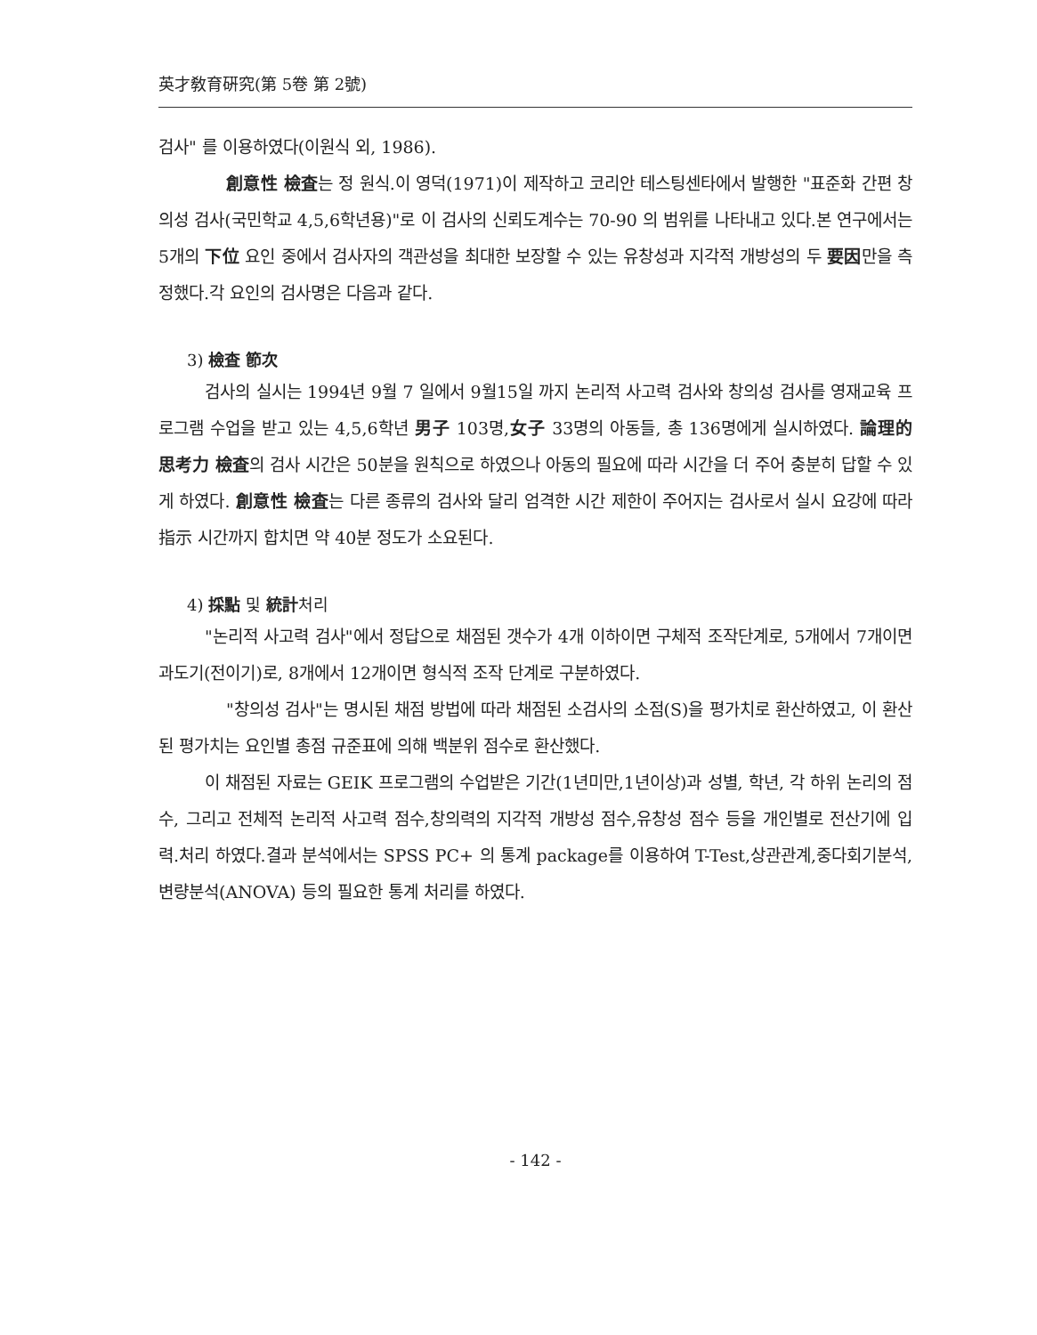英才敎育硏究(第 5卷 第 2號)
검사" 를 이용하였다(이원식 외, 1986).
創意性 檢査는 정 원식.이 영덕(1971)이 제작하고 코리안 테스팅센타에서 발행한 "표준화 간편 창의성 검사(국민학교 4,5,6학년용)"로 이 검사의 신뢰도계수는 70-90 의 범위를 나타내고 있다.본 연구에서는 5개의 下位 요인 중에서 검사자의 객관성을 최대한 보장할 수 있는 유창성과 지각적 개방성의 두 要因만을 측정했다.각 요인의 검사명은 다음과 같다.
3) 檢査 節次
검사의 실시는 1994년 9월 7 일에서 9월15일 까지 논리적 사고력 검사와 창의성 검사를 영재교육 프로그램 수업을 받고 있는 4,5,6학년 男子 103명,女子 33명의 아동들, 총 136명에게 실시하였다. 論理的 思考力 檢査의 검사 시간은 50분을 원칙으로 하였으나 아동의 필요에 따라 시간을 더 주어 충분히 답할 수 있게 하였다. 創意性 檢査는 다른 종류의 검사와 달리 엄격한 시간 제한이 주어지는 검사로서 실시 요강에 따라 指示 시간까지 합치면 약 40분 정도가 소요된다.
4) 採點 및 統計처리
"논리적 사고력 검사"에서 정답으로 채점된 갯수가 4개 이하이면 구체적 조작단계로, 5개에서 7개이면 과도기(전이기)로, 8개에서 12개이면 형식적 조작 단계로 구분하였다.
"창의성 검사"는 명시된 채점 방법에 따라 채점된 소검사의 소점(S)을 평가치로 환산하였고, 이 환산된 평가치는 요인별 총점 규준표에 의해 백분위 점수로 환산했다.
이 채점된 자료는 GEIK 프로그램의 수업받은 기간(1년미만,1년이상)과 성별, 학년, 각 하위 논리의 점수, 그리고 전체적 논리적 사고력 점수,창의력의 지각적 개방성 점수,유창성 점수 등을 개인별로 전산기에 입력.처리 하였다.결과 분석에서는 SPSS PC+ 의 통계 package를 이용하여 T-Test,상관관계,중다회기분석,변량분석(ANOVA) 등의 필요한 통계 처리를 하였다.
- 142 -